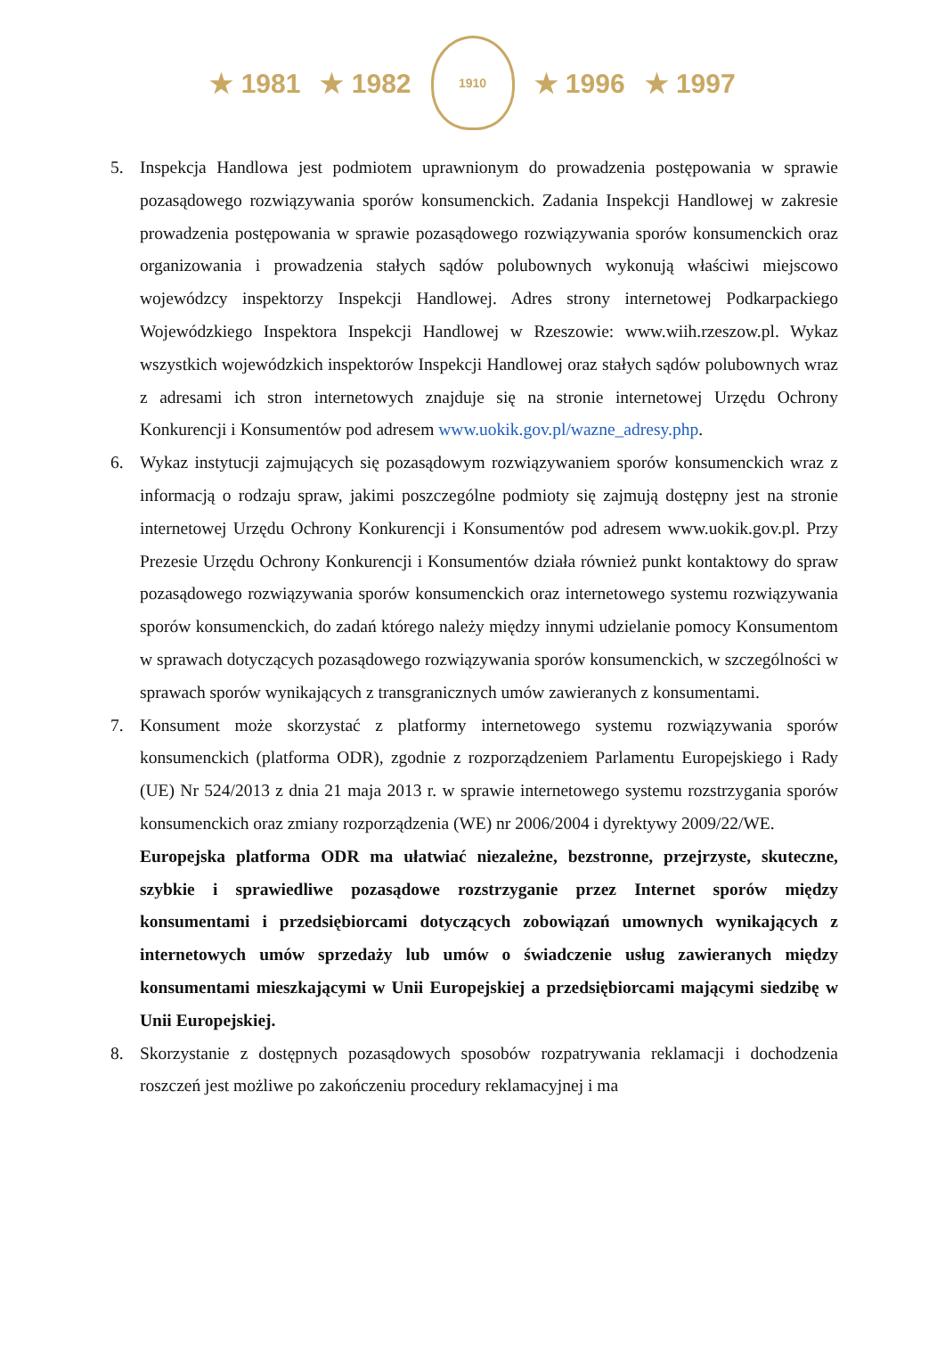★ 1981 ★ 1982
1910
★ 1996 ★ 1997
5. Inspekcja Handlowa jest podmiotem uprawnionym do prowadzenia postępowania w sprawie pozasądowego rozwiązywania sporów konsumenckich. Zadania Inspekcji Handlowej w zakresie prowadzenia postępowania w sprawie pozasądowego rozwiązywania sporów konsumenckich oraz organizowania i prowadzenia stałych sądów polubownych wykonują właściwi miejscowo wojewódzcy inspektorzy Inspekcji Handlowej. Adres strony internetowej Podkarpackiego Wojewódzkiego Inspektora Inspekcji Handlowej w Rzeszowie: www.wiih.rzeszow.pl. Wykaz wszystkich wojewódzkich inspektorów Inspekcji Handlowej oraz stałych sądów polubownych wraz z adresami ich stron internetowych znajduje się na stronie internetowej Urzędu Ochrony Konkurencji i Konsumentów pod adresem www.uokik.gov.pl/wazne_adresy.php.
6. Wykaz instytucji zajmujących się pozasądowym rozwiązywaniem sporów konsumenckich wraz z informacją o rodzaju spraw, jakimi poszczególne podmioty się zajmują dostępny jest na stronie internetowej Urzędu Ochrony Konkurencji i Konsumentów pod adresem www.uokik.gov.pl. Przy Prezesie Urzędu Ochrony Konkurencji i Konsumentów działa również punkt kontaktowy do spraw pozasądowego rozwiązywania sporów konsumenckich oraz internetowego systemu rozwiązywania sporów konsumenckich, do zadań którego należy między innymi udzielanie pomocy Konsumentom w sprawach dotyczących pozasądowego rozwiązywania sporów konsumenckich, w szczególności w sprawach sporów wynikających z transgranicznych umów zawieranych z konsumentami.
7. Konsument może skorzystać z platformy internetowego systemu rozwiązywania sporów konsumenckich (platforma ODR), zgodnie z rozporządzeniem Parlamentu Europejskiego i Rady (UE) Nr 524/2013 z dnia 21 maja 2013 r. w sprawie internetowego systemu rozstrzygania sporów konsumenckich oraz zmiany rozporządzenia (WE) nr 2006/2004 i dyrektywy 2009/22/WE.
Europejska platforma ODR ma ułatwiać niezależne, bezstronne, przejrzyste, skuteczne, szybkie i sprawiedliwe pozasądowe rozstrzyganie przez Internet sporów między konsumentami i przedsiębiorcami dotyczących zobowiązań umownych wynikających z internetowych umów sprzedaży lub umów o świadczenie usług zawieranych między konsumentami mieszkającymi w Unii Europejskiej a przedsiębiorcami mającymi siedzibę w Unii Europejskiej.
8. Skorzystanie z dostępnych pozasądowych sposobów rozpatrywania reklamacji i dochodzenia roszczeń jest możliwe po zakończeniu procedury reklamacyjnej i ma